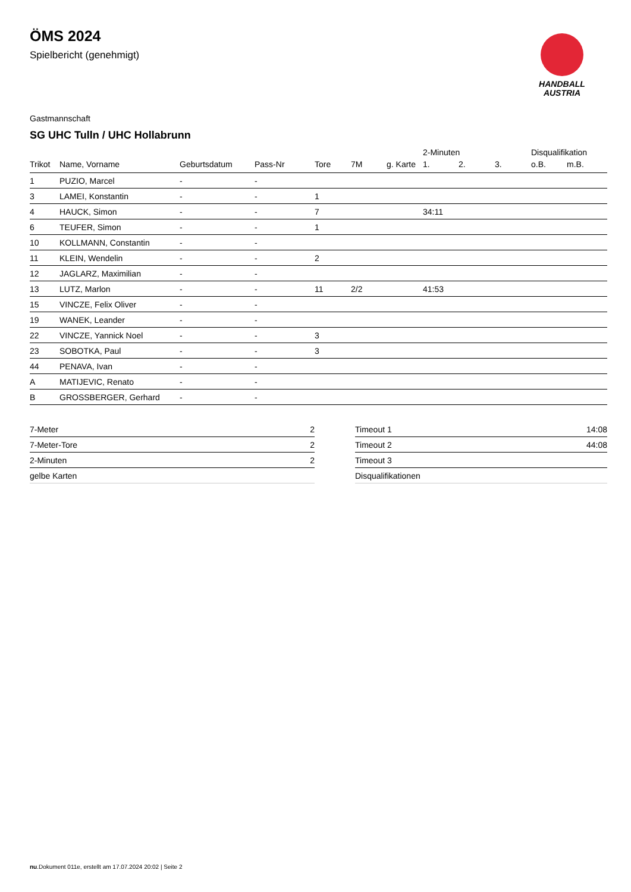HANDBALL
AUSTRIA
ÖMS 2024
Spielbericht (genehmigt)
Gastmannschaft
SG UHC Tulln / UHC Hollabrunn
| | | | | | | | 2-Minuten | | | Disqualifikation | |
| --- | --- | --- | --- | --- | --- | --- | --- | --- | --- | --- | --- |
| Trikot | Name, Vorname | Geburtsdatum | Pass-Nr | Tore | 7M | g. Karte | 1. | 2. | 3. | o.B. | m.B. |
| 1 | PUZIO, Marcel | - | - | | | | | | | | |
| 3 | LAMEI, Konstantin | - | - | 1 | | | | | | | |
| 4 | HAUCK, Simon | - | - | 7 | | | 34:11 | | | | |
| 6 | TEUFER, Simon | - | - | 1 | | | | | | | |
| 10 | KOLLMANN, Constantin | - | - | | | | | | | | |
| 11 | KLEIN, Wendelin | - | - | 2 | | | | | | | |
| 12 | JAGLARZ, Maximilian | - | - | | | | | | | | |
| 13 | LUTZ, Marlon | - | - | 11 | 2/2 | | 41:53 | | | | |
| 15 | VINCZE, Felix Oliver | - | - | | | | | | | | |
| 19 | WANEK, Leander | - | - | | | | | | | | |
| 22 | VINCZE, Yannick Noel | - | - | 3 | | | | | | | |
| 23 | SOBOTKA, Paul | - | - | 3 | | | | | | | |
| 44 | PENAVA, Ivan | - | - | | | | | | | | |
| A | MATIJEVIC, Renato | - | - | | | | | | | | |
| B | GROSSBERGER, Gerhard | - | - | | | | | | | | |
| 7-Meter | 2 |
| 7-Meter-Tore | 2 |
| 2-Minuten | 2 |
| gelbe Karten | |
| Timeout 1 | 14:08 |
| Timeout 2 | 44:08 |
| Timeout 3 | |
| Disqualifikationen | |
nu.Dokument 011e, erstellt am 17.07.2024 20:02 | Seite 2